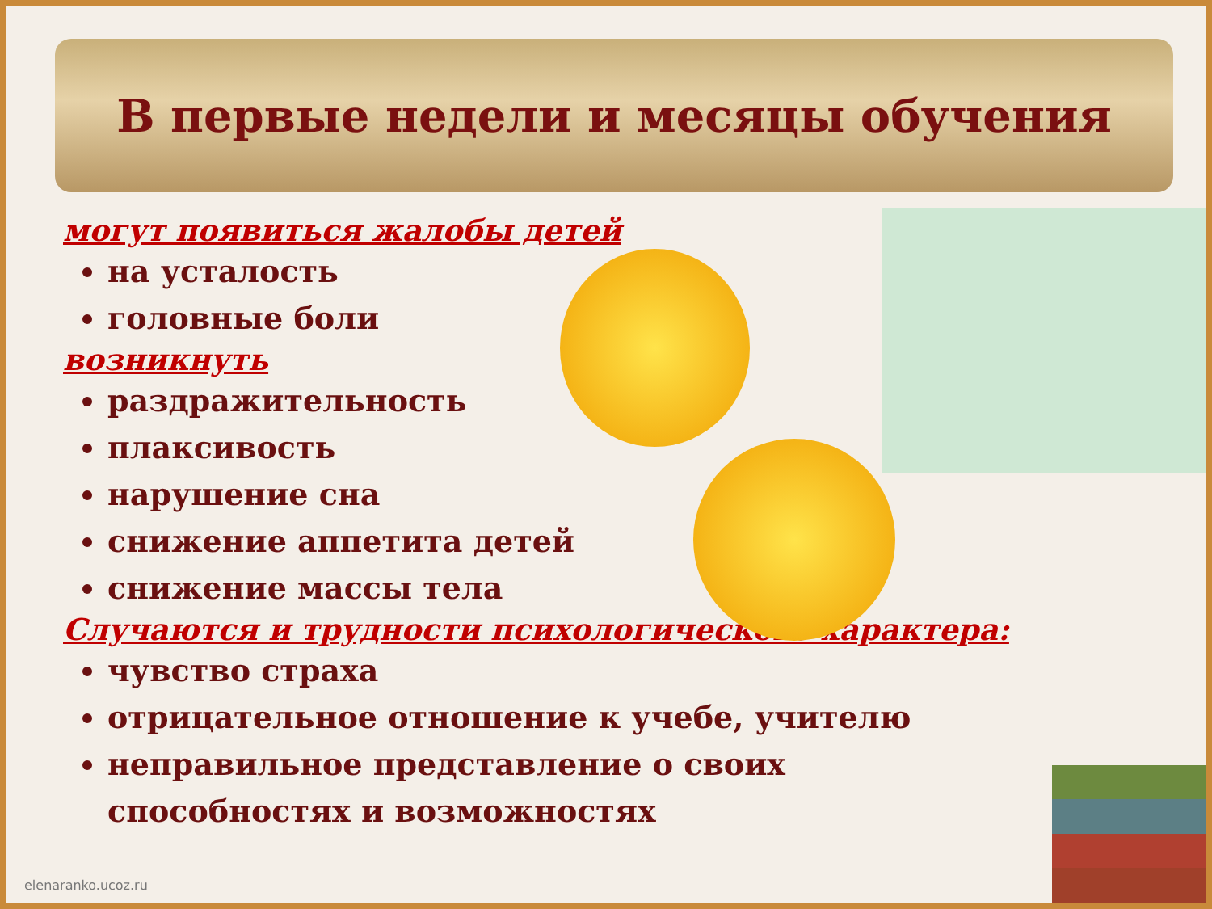В первые недели и месяцы обучения
могут появиться жалобы детей
на усталость
головные боли
возникнуть
раздражительность
плаксивость
нарушение сна
снижение аппетита детей
снижение массы тела
Случаются и трудности психологического характера:
чувство страха
отрицательное отношение к учебе, учителю
неправильное представление о своих способностях и возможностях
elenaranko.ucoz.ru